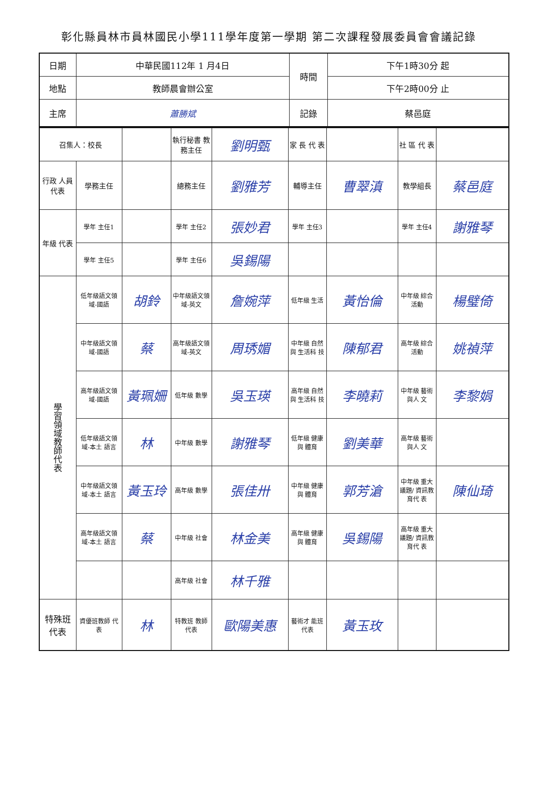彰化縣員林市員林國民小學111學年度第一學期 第二次課程發展委員會會議記錄
| 日期 | 中華民國112年 1 月4日 | 時間 | 下午1時30分 起 |
| 地點 | 教師晨會辦公室 | | 下午2時00分 止 |
| 主席 | 蕭勝斌 | 記錄 | 蔡邑庭 |
| 召集人：校長 | | | 執行秘書 教務主任 | 劉明甄 | 家 長 代 表 | | 社 區 代 表 | |
| 行政 人員 代表 | 學務主任 | | 總務主任 | 劉雅芳 | 輔導主任 | 曹翠滇 | 教學組長 | 蔡邑庭 |
| 年級 代表 | 學年 主任1 | | 學年 主任2 | 張妙君 | 學年 主任3 | | 學年 主任4 | 謝雅琴 |
| | 學年 主任5 | | 學年 主任6 | 吳錫陽 | | | | |
| 學習領域教師代表 | 低年級語文領域-國語 | 胡鈴 | 中年級語文領域-英文 | 詹婉萍 | 低年級 生活 | 黃怡倫 | 中年級 綜合 活動 | 楊璧倚 |
| | 中年級語文領域-國語 | 蔡 | 高年級語文領域-英文 | 周琇媚 | 中年級 自然與 生活科 技 | 陳郁君 | 高年級 綜合 活動 | 姚禎萍 |
| | 高年級語文領域-國語 | 黃珮姍 | 低年級 數學 | 吳玉瑛 | 高年級 自然與 生活科 技 | 李曉莉 | 中年級 藝術與人 文 | 李黎娟 |
| | 低年級語文領域-本土 語言 | 林 | 中年級 數學 | 謝雅琴 | 低年級 健康與 體育 | 劉美華 | 高年級 藝術與人 文 | |
| | 中年級語文領域-本土 語言 | 黃玉玲 | 高年級 數學 | 張佳卅 | 中年級 健康與 體育 | 郭芳滄 | 中年級 重大議題/ 資訊教育代 表 | 陳仙琦 |
| | 高年級語文領域-本土 語言 | 蔡 | 中年級 社會 | 林金美 | 高年級 健康與 體育 | 吳錫陽 | 高年級 重大議題/ 資訊教育代 表 | |
| | | | 高年級 社會 | 林千雅 | | | | |
| 特殊班 代表 | 資優班教師 代表 | 林 | 特教班 教師 代表 | 歐陽美惠 | 藝術才 能班 代表 | 黃玉玫 | | |